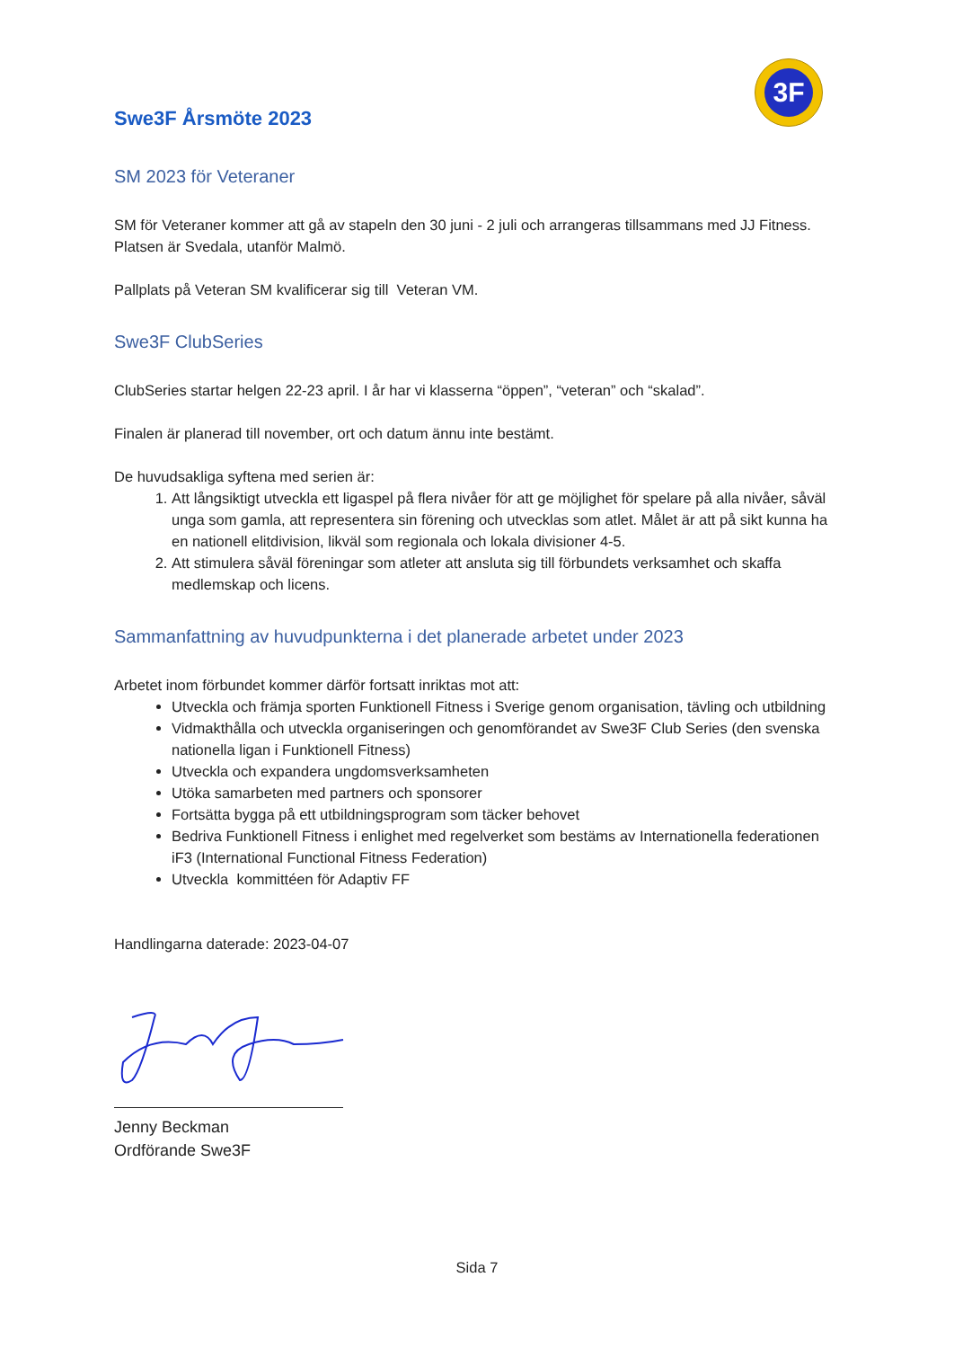3F
Swe3F Årsmöte 2023
SM 2023 för Veteraner
SM för Veteraner kommer att gå av stapeln den 30 juni - 2 juli och arrangeras tillsammans med JJ Fitness. Platsen är Svedala, utanför Malmö.
Pallplats på Veteran SM kvalificerar sig till Veteran VM.
Swe3F ClubSeries
ClubSeries startar helgen 22-23 april. I år har vi klasserna “öppen”, “veteran” och “skalad”.
Finalen är planerad till november, ort och datum ännu inte bestämt.
De huvudsakliga syftena med serien är:
1. Att långsiktigt utveckla ett ligaspel på flera nivåer för att ge möjlighet för spelare på alla nivåer, såväl unga som gamla, att representera sin förening och utvecklas som atlet. Målet är att på sikt kunna ha en nationell elitdivision, likväl som regionala och lokala divisioner 4-5.
2. Att stimulera såväl föreningar som atleter att ansluta sig till förbundets verksamhet och skaffa medlemskap och licens.
Sammanfattning av huvudpunkterna i det planerade arbetet under 2023
Arbetet inom förbundet kommer därför fortsatt inriktas mot att:
Utveckla och främja sporten Funktionell Fitness i Sverige genom organisation, tävling och utbildning
Vidmakthålla och utveckla organiseringen och genomförandet av Swe3F Club Series (den svenska nationella ligan i Funktionell Fitness)
Utveckla och expandera ungdomsverksamheten
Utöka samarbeten med partners och sponsorer
Fortsätta bygga på ett utbildningsprogram som täcker behovet
Bedriva Funktionell Fitness i enlighet med regelverket som bestäms av Internationella federationen iF3 (International Functional Fitness Federation)
Utveckla kommittéen för Adaptiv FF
Handlingarna daterade: 2023-04-07
Jenny Beckman
Ordförande Swe3F
Sida 7